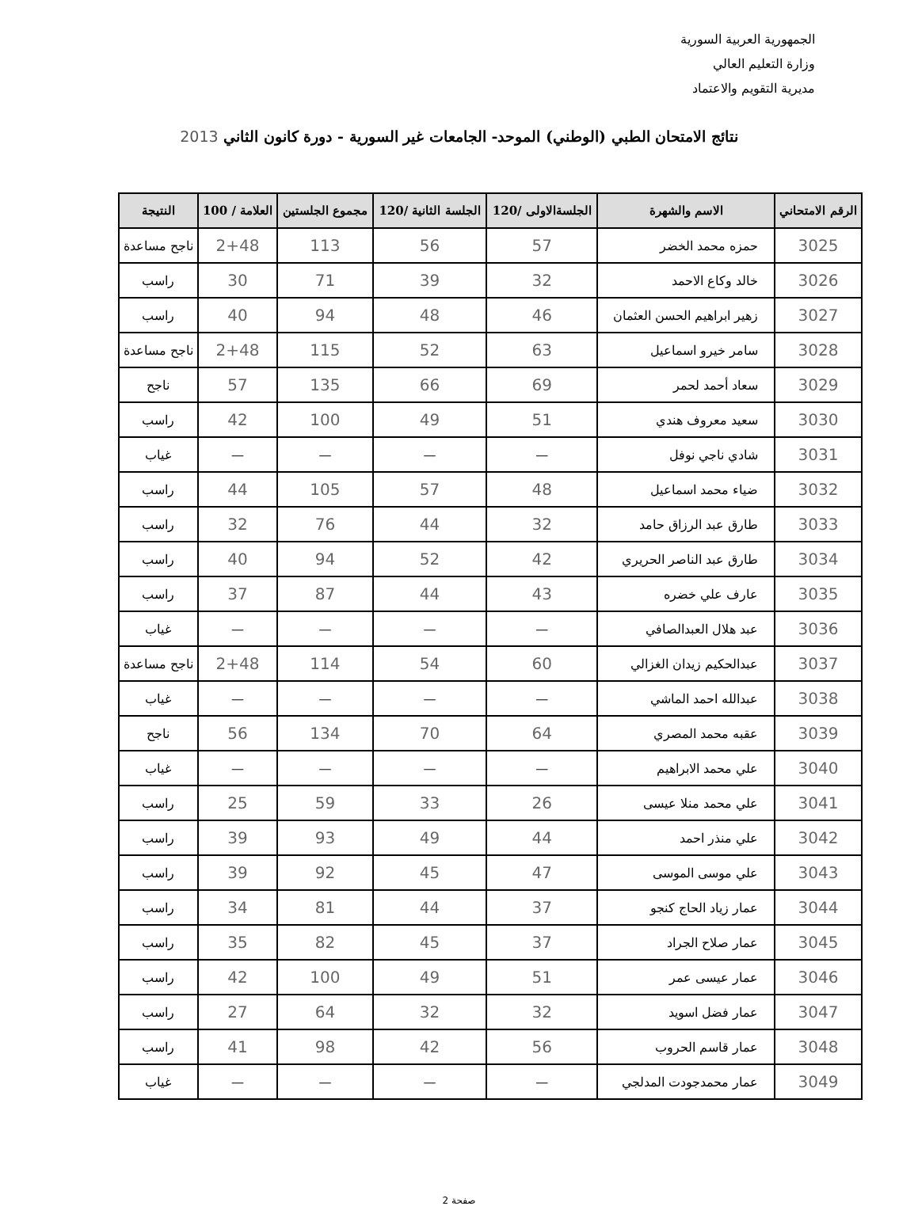الجمهورية العربية السورية
وزارة التعليم العالي
مديرية التقويم والاعتماد
نتائج الامتحان الطبي (الوطني) الموحد- الجامعات غير السورية - دورة كانون الثاني 2013
| الرقم الامتحاني | الاسم والشهرة | الجلسةالاولى /120 | الجلسة الثانية /120 | مجموع الجلستين | العلامة / 100 | النتيجة |
| --- | --- | --- | --- | --- | --- | --- |
| 3025 | حمزه محمد الخضر | 57 | 56 | 113 | 2+48 | ناجح مساعدة |
| 3026 | خالد وكاع الاحمد | 32 | 39 | 71 | 30 | راسب |
| 3027 | زهير ابراهيم الحسن العثمان | 46 | 48 | 94 | 40 | راسب |
| 3028 | سامر خيرو اسماعيل | 63 | 52 | 115 | 2+48 | ناجح مساعدة |
| 3029 | سعاد أحمد لحمر | 69 | 66 | 135 | 57 | ناجح |
| 3030 | سعيد معروف هندي | 51 | 49 | 100 | 42 | راسب |
| 3031 | شادي ناجي نوفل | — | — | — | — | غياب |
| 3032 | ضياء محمد اسماعيل | 48 | 57 | 105 | 44 | راسب |
| 3033 | طارق عبد الرزاق حامد | 32 | 44 | 76 | 32 | راسب |
| 3034 | طارق عبد الناصر الحريري | 42 | 52 | 94 | 40 | راسب |
| 3035 | عارف علي خضره | 43 | 44 | 87 | 37 | راسب |
| 3036 | عبد هلال العبدالصافي | — | — | — | — | غياب |
| 3037 | عبدالحكيم زيدان الغزالي | 60 | 54 | 114 | 2+48 | ناجح مساعدة |
| 3038 | عبدالله احمد الماشي | — | — | — | — | غياب |
| 3039 | عقبه محمد المصري | 64 | 70 | 134 | 56 | ناجح |
| 3040 | علي محمد الابراهيم | — | — | — | — | غياب |
| 3041 | علي محمد منلا عيسى | 26 | 33 | 59 | 25 | راسب |
| 3042 | علي منذر احمد | 44 | 49 | 93 | 39 | راسب |
| 3043 | علي موسى الموسى | 47 | 45 | 92 | 39 | راسب |
| 3044 | عمار زياد الحاج كنجو | 37 | 44 | 81 | 34 | راسب |
| 3045 | عمار صلاح الجراد | 37 | 45 | 82 | 35 | راسب |
| 3046 | عمار عيسى عمر | 51 | 49 | 100 | 42 | راسب |
| 3047 | عمار فضل اسويد | 32 | 32 | 64 | 27 | راسب |
| 3048 | عمار قاسم الحروب | 56 | 42 | 98 | 41 | راسب |
| 3049 | عمار محمدجودت المدلجي | — | — | — | — | غياب |
صفحة 2